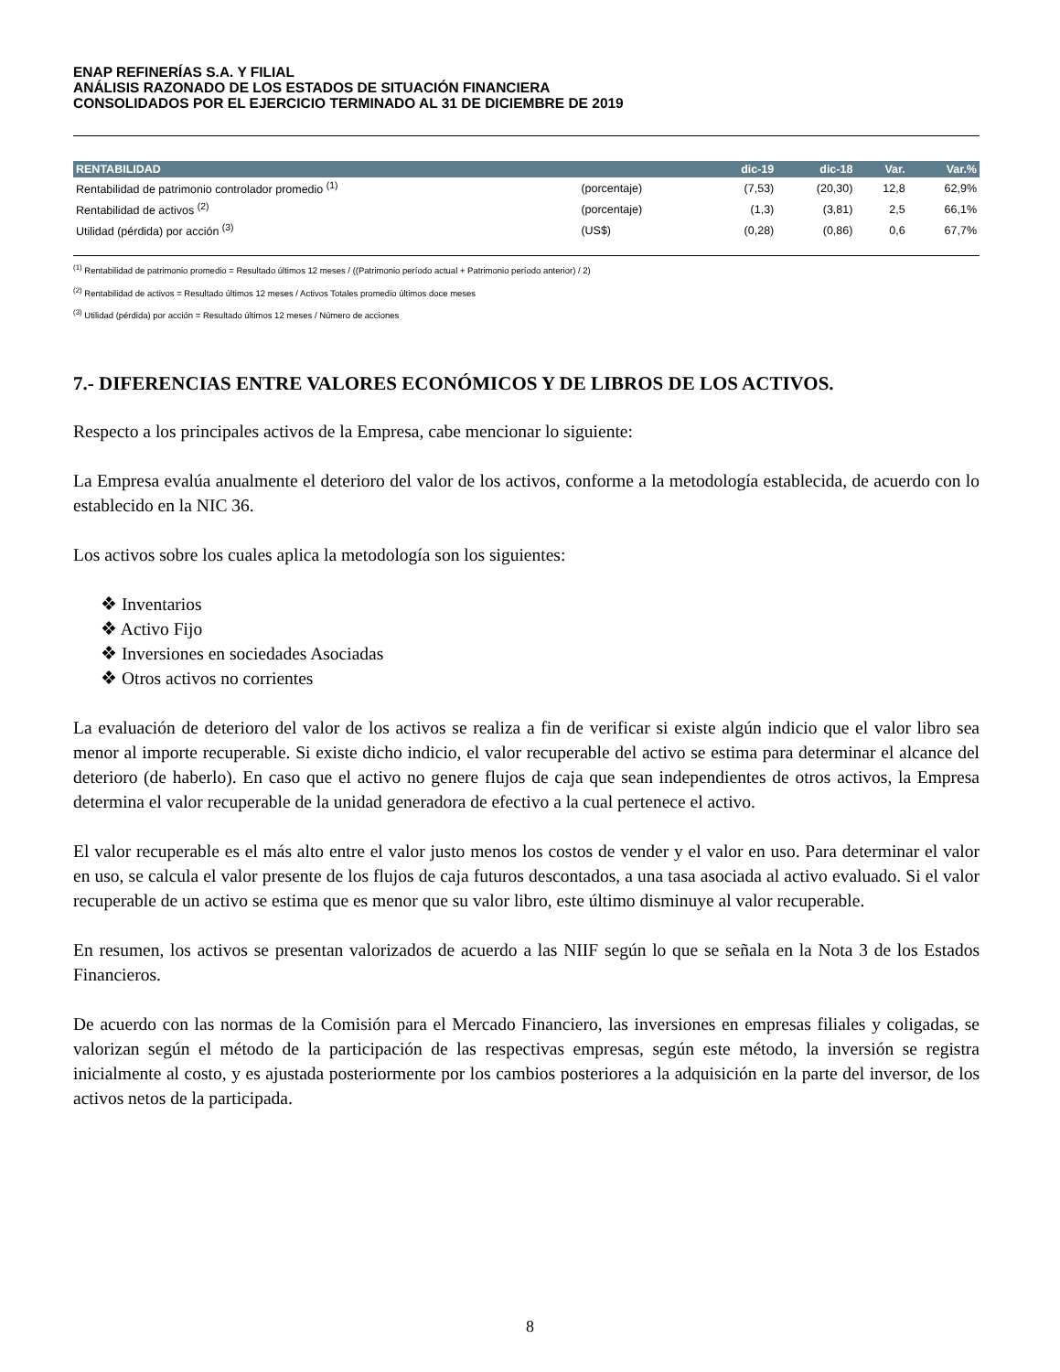ENAP REFINERÍAS S.A. Y FILIAL
ANÁLISIS RAZONADO DE LOS ESTADOS DE SITUACIÓN FINANCIERA
CONSOLIDADOS POR EL EJERCICIO TERMINADO AL 31 DE DICIEMBRE DE 2019
| RENTABILIDAD | | dic-19 | dic-18 | Var. | Var.% |
| --- | --- | --- | --- | --- | --- |
| Rentabilidad de patrimonio controlador promedio <sup>(1)</sup> | (porcentaje) | (7,53) | (20,30) | 12,8 | 62,9% |
| Rentabilidad de activos <sup>(2)</sup> | (porcentaje) | (1,3) | (3,81) | 2,5 | 66,1% |
| Utilidad (pérdida) por acción <sup>(3)</sup> | (US$) | (0,28) | (0,86) | 0,6 | 67,7% |
<sup>(1)</sup> Rentabilidad de patrimonio promedio = Resultado últimos 12 meses / ((Patrimonio período actual + Patrimonio período anterior) / 2)
<sup>(2)</sup> Rentabilidad de activos = Resultado últimos 12 meses / Activos Totales promedio últimos doce meses
<sup>(3)</sup> Utilidad (pérdida) por acción = Resultado últimos 12 meses / Número de acciones
7.- DIFERENCIAS ENTRE VALORES ECONÓMICOS Y DE LIBROS DE LOS ACTIVOS.
Respecto a los principales activos de la Empresa, cabe mencionar lo siguiente:
La Empresa evalúa anualmente el deterioro del valor de los activos, conforme a la metodología establecida, de acuerdo con lo establecido en la NIC 36.
Los activos sobre los cuales aplica la metodología son los siguientes:
❖ Inventarios
❖ Activo Fijo
❖ Inversiones en sociedades Asociadas
❖ Otros activos no corrientes
La evaluación de deterioro del valor de los activos se realiza a fin de verificar si existe algún indicio que el valor libro sea menor al importe recuperable. Si existe dicho indicio, el valor recuperable del activo se estima para determinar el alcance del deterioro (de haberlo). En caso que el activo no genere flujos de caja que sean independientes de otros activos, la Empresa determina el valor recuperable de la unidad generadora de efectivo a la cual pertenece el activo.
El valor recuperable es el más alto entre el valor justo menos los costos de vender y el valor en uso. Para determinar el valor en uso, se calcula el valor presente de los flujos de caja futuros descontados, a una tasa asociada al activo evaluado. Si el valor recuperable de un activo se estima que es menor que su valor libro, este último disminuye al valor recuperable.
En resumen, los activos se presentan valorizados de acuerdo a las NIIF según lo que se señala en la Nota 3 de los Estados Financieros.
De acuerdo con las normas de la Comisión para el Mercado Financiero, las inversiones en empresas filiales y coligadas, se valorizan según el método de la participación de las respectivas empresas, según este método, la inversión se registra inicialmente al costo, y es ajustada posteriormente por los cambios posteriores a la adquisición en la parte del inversor, de los activos netos de la participada.
8